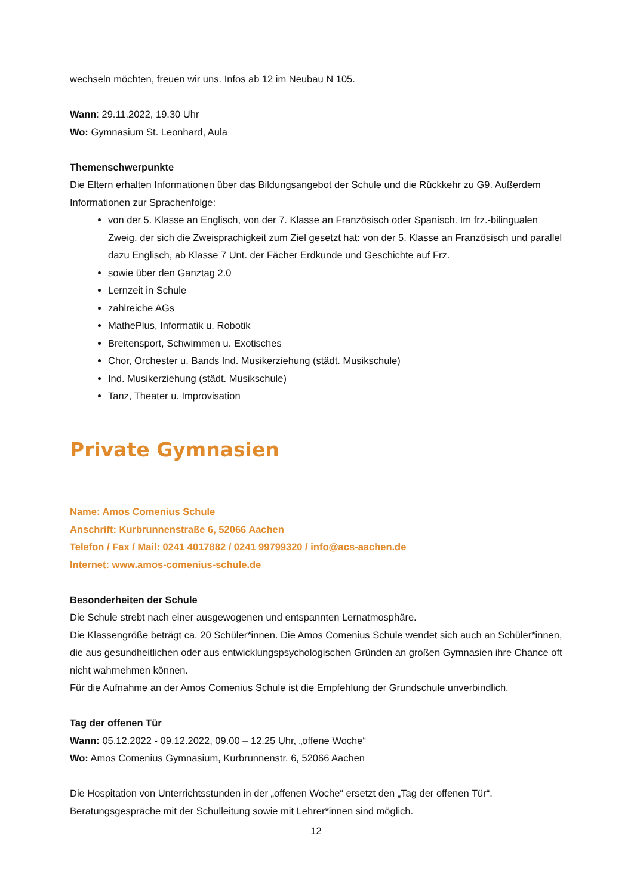wechseln möchten, freuen wir uns. Infos ab 12 im Neubau N 105.
Wann: 29.11.2022, 19.30 Uhr
Wo: Gymnasium St. Leonhard, Aula
Themenschwerpunkte
Die Eltern erhalten Informationen über das Bildungsangebot der Schule und die Rückkehr zu G9. Außerdem Informationen zur Sprachenfolge:
von der 5. Klasse an Englisch, von der 7. Klasse an Französisch oder Spanisch. Im frz.-bilingualen Zweig, der sich die Zweisprachigkeit zum Ziel gesetzt hat: von der 5. Klasse an Französisch und parallel dazu Englisch, ab Klasse 7 Unt. der Fächer Erdkunde und Geschichte auf Frz.
sowie über den Ganztag 2.0
Lernzeit in Schule
zahlreiche AGs
MathePlus, Informatik u. Robotik
Breitensport, Schwimmen u. Exotisches
Chor, Orchester u. Bands Ind. Musikerziehung (städt. Musikschule)
Ind. Musikerziehung (städt. Musikschule)
Tanz, Theater u. Improvisation
Private Gymnasien
Name: Amos Comenius Schule
Anschrift: Kurbrunnenstraße 6, 52066 Aachen
Telefon / Fax / Mail: 0241 4017882 / 0241 99799320 / info@acs-aachen.de
Internet: www.amos-comenius-schule.de
Besonderheiten der Schule
Die Schule strebt nach einer ausgewogenen und entspannten Lernatmosphäre.
Die Klassengröße beträgt ca. 20 Schüler*innen. Die Amos Comenius Schule wendet sich auch an Schüler*innen, die aus gesundheitlichen oder aus entwicklungspsychologischen Gründen an großen Gymnasien ihre Chance oft nicht wahrnehmen können.
Für die Aufnahme an der Amos Comenius Schule ist die Empfehlung der Grundschule unverbindlich.
Tag der offenen Tür
Wann: 05.12.2022 - 09.12.2022, 09.00 – 12.25 Uhr, „offene Woche“
Wo: Amos Comenius Gymnasium, Kurbrunnenstr. 6, 52066 Aachen
Die Hospitation von Unterrichtsstunden in der „offenen Woche“ ersetzt den „Tag der offenen Tür“.
Beratungsgespräche mit der Schulleitung sowie mit Lehrer*innen sind möglich.
12